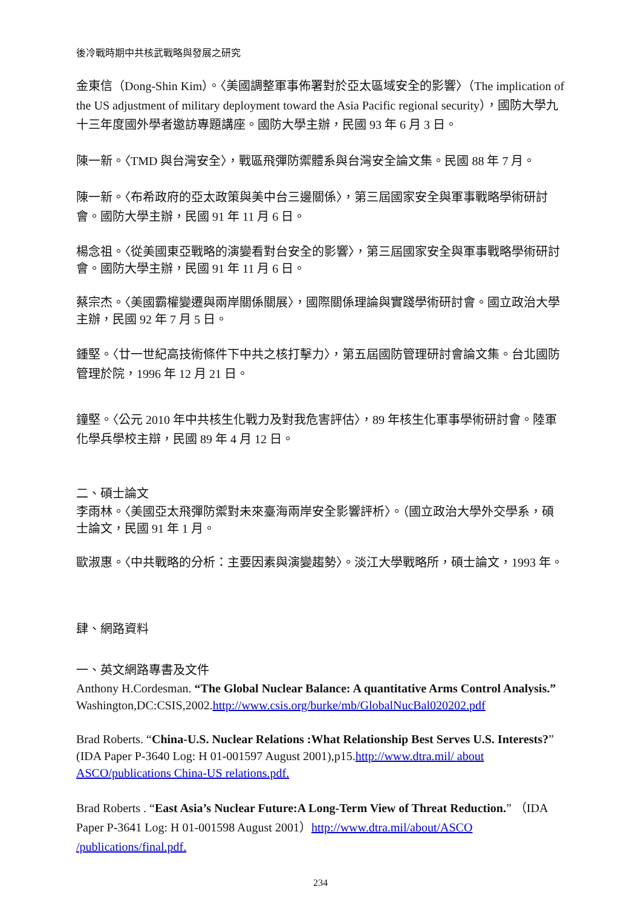後冷戰時期中共核武戰略與發展之研究
金東信（Dong-Shin Kim）。〈美國調整軍事佈署對於亞太區域安全的影響〉（The implication of the US adjustment of military deployment toward the Asia Pacific regional security），國防大學九十三年度國外學者邀訪專題講座。國防大學主辦，民國 93 年 6 月 3 日。
陳一新。〈TMD 與台灣安全〉，戰區飛彈防禦體系與台灣安全論文集。民國 88 年 7 月。
陳一新。〈布希政府的亞太政策與美中台三邊關係〉，第三屆國家安全與軍事戰略學術研討會。國防大學主辦，民國 91 年 11 月 6 日。
楊念祖。〈從美國東亞戰略的演變看對台安全的影響〉，第三屆國家安全與軍事戰略學術研討會。國防大學主辦，民國 91 年 11 月 6 日。
蔡宗杰。〈美國霸權變遷與兩岸關係關展〉，國際關係理論與實踐學術研討會。國立政治大學主辦，民國 92 年 7 月 5 日。
鍾堅。〈廿一世紀高技術條件下中共之核打擊力〉，第五屆國防管理研討會論文集。台北國防管理於院，1996 年 12 月 21 日。
鐘堅。〈公元 2010 年中共核生化戰力及對我危害評估〉，89 年核生化軍事學術研討會。陸軍化學兵學校主辯，民國 89 年 4 月 12 日。
二、碩士論文
李雨林。〈美國亞太飛彈防禦對未來臺海兩岸安全影響評析〉。（國立政治大學外交學系，碩士論文，民國 91 年 1 月。
歐淑惠。〈中共戰略的分析：主要因素與演變趨勢〉。淡江大學戰略所，碩士論文，1993 年。
肆、網路資料
一、英文網路專書及文件
Anthony H.Cordesman. “The Global Nuclear Balance: A quantitative Arms Control Analysis.” Washington,DC:CSIS,2002.http://www.csis.org/burke/mb/GlobalNucBal020202.pdf
Brad Roberts. “China-U.S. Nuclear Relations :What Relationship Best Serves U.S. Interests?” (IDA Paper P-3640 Log: H 01-001597 August 2001),p15.http://www.dtra.mil/ about ASCO/publications China-US relations.pdf.
Brad Roberts . “East Asia’s Nuclear Future:A Long-Term View of Threat Reduction.” （IDA Paper P-3641 Log: H 01-001598 August 2001）http://www.dtra.mil/about/ASCO /publications/final.pdf.
234